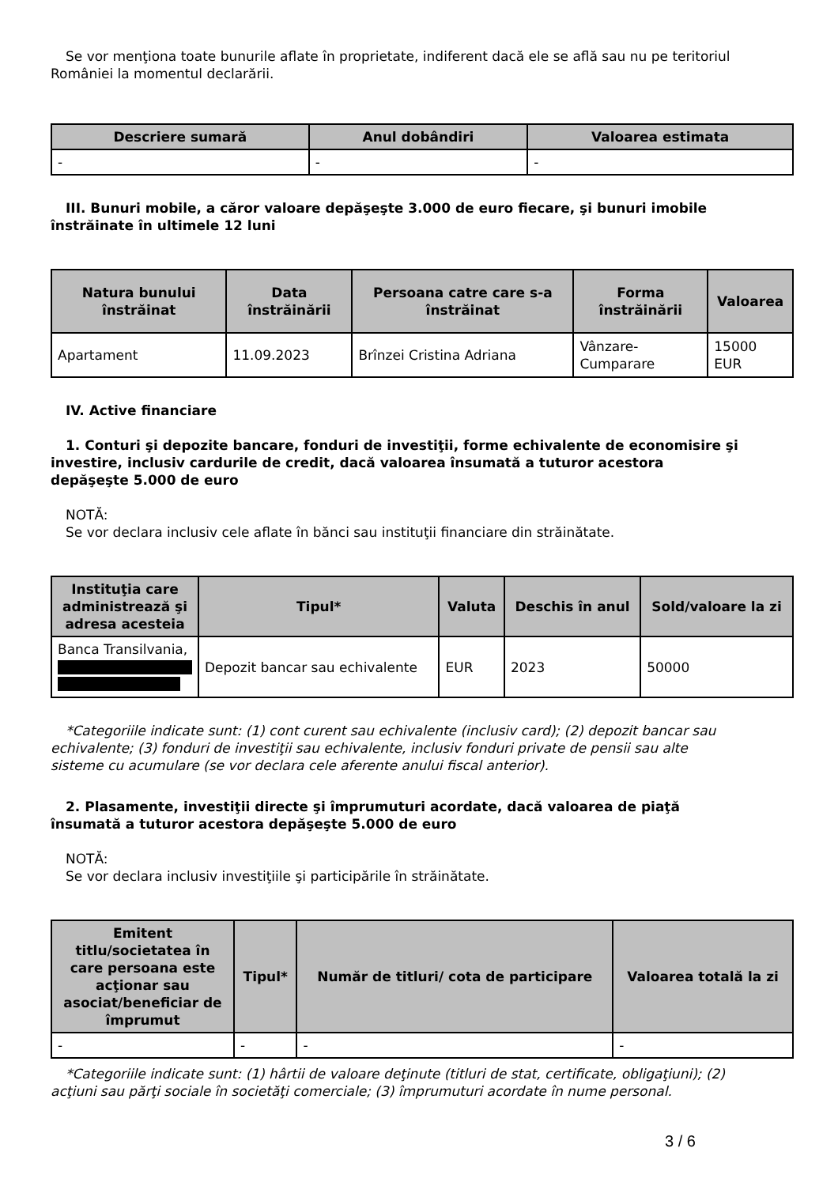Se vor menţiona toate bunurile aflate în proprietate, indiferent dacă ele se află sau nu pe teritoriul României la momentul declarării.
| Descriere sumară | Anul dobândiri | Valoarea estimata |
| --- | --- | --- |
| - | - | - |
III. Bunuri mobile, a căror valoare depăşeşte 3.000 de euro fiecare, şi bunuri imobile înstrăinate în ultimele 12 luni
| Natura bunului înstrăinat | Data înstrăinării | Persoana catre care s-a înstrăinat | Forma înstrăinării | Valoarea |
| --- | --- | --- | --- | --- |
| Apartament | 11.09.2023 | Brînzei Cristina Adriana | Vânzare-Cumparare | 15000 EUR |
IV. Active financiare
1. Conturi şi depozite bancare, fonduri de investiţii, forme echivalente de economisire şi investire, inclusiv cardurile de credit, dacă valoarea însumată a tuturor acestora depăşeşte 5.000 de euro
NOTĂ:
Se vor declara inclusiv cele aflate în bănci sau instituţii financiare din străinătate.
| Instituţia care administrează şi adresa acesteia | Tipul* | Valuta | Deschis în anul | Sold/valoare la zi |
| --- | --- | --- | --- | --- |
| Banca Transilvania, | Depozit bancar sau echivalente | EUR | 2023 | 50000 |
*Categoriile indicate sunt: (1) cont curent sau echivalente (inclusiv card); (2) depozit bancar sau echivalente; (3) fonduri de investiţii sau echivalente, inclusiv fonduri private de pensii sau alte sisteme cu acumulare (se vor declara cele aferente anului fiscal anterior).
2. Plasamente, investiţii directe şi împrumuturi acordate, dacă valoarea de piaţă însumată a tuturor acestora depăşeşte 5.000 de euro
NOTĂ:
Se vor declara inclusiv investiţiile şi participările în străinătate.
| Emitent titlu/societatea în care persoana este acţionar sau asociat/beneficiar de împrumut | Tipul* | Număr de titluri/ cota de participare | Valoarea totală la zi |
| --- | --- | --- | --- |
| - | - | - | - |
*Categoriile indicate sunt: (1) hârtii de valoare deţinute (titluri de stat, certificate, obligaţiuni); (2) acţiuni sau părţi sociale în societăţi comerciale; (3) împrumuturi acordate în nume personal.
3 / 6